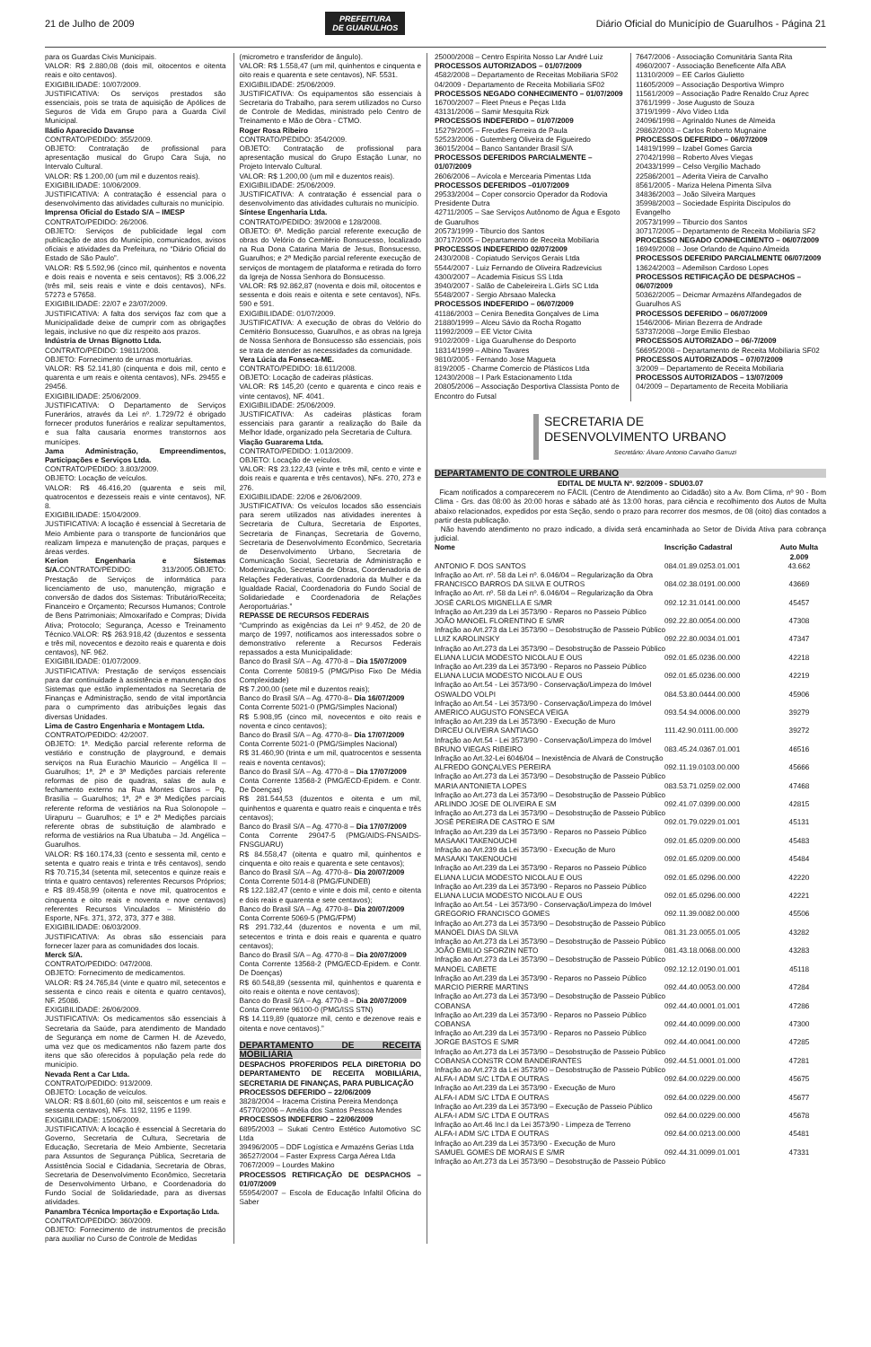21 de Julho de 2009 PREFEITURA
DE GUARULHOS Diário Oficial do Município de Guarulhos - Página 21
para os Guardas Civis Municipais.
VALOR: R$ 2.880,08 (dois mil, oitocentos e oitenta reais e oito centavos).
EXIGIBILIDADE: 10/07/2009.
JUSTIFICATIVA: Os serviços prestados são essenciais, pois se trata de aquisição de Apólices de Seguros de Vida em Grupo para a Guarda Civil Municipal.
Iládio Aparecido Davanse
CONTRATO/PEDIDO: 355/2009.
OBJETO: Contratação de profissional para apresentação musical do Grupo Cara Suja, no Intervalo Cultural.
VALOR: R$ 1.200,00 (um mil e duzentos reais).
EXIGIBILIDADE: 10/06/2009.
JUSTIFICATIVA: A contratação é essencial para o desenvolvimento das atividades culturais no município.
Imprensa Oficial do Estado S/A – IMESP
CONTRATO/PEDIDO: 26/2006.
OBJETO: Serviços de publicidade legal com publicação de atos do Município, comunicados, avisos oficiais e atividades da Prefeitura, no “Diário Oficial do Estado de São Paulo”.
VALOR: R$ 5.592,96 (cinco mil, quinhentos e noventa e dois reais e noventa e seis centavos); R$ 3.006,22 (três mil, seis reais e vinte e dois centavos), NFs. 57273 e 57658.
EXIGIBILIDADE: 22/07 e 23/07/2009.
JUSTIFICATIVA: A falta dos serviços faz com que a Municipalidade deixe de cumprir com as obrigações legais, inclusive no que diz respeito aos prazos.
Indústria de Urnas Bignotto Ltda.
CONTRATO/PEDIDO: 19811/2008.
OBJETO: Fornecimento de urnas mortuárias.
VALOR: R$ 52.141,80 (cinquenta e dois mil, cento e quarenta e um reais e oitenta centavos), NFs. 29455 e 29456.
EXIGIBILIDADE: 25/06/2009.
JUSTIFICATIVA: O Departamento de Serviços Funerários, através da Lei nº. 1.729/72 é obrigado fornecer produtos funerários e realizar sepultamentos, e sua falta causaria enormes transtornos aos munícipes.
Jama Administração, Empreendimentos, Participações e Serviços Ltda.
CONTRATO/PEDIDO: 3.803/2009.
OBJETO: Locação de veículos.
VALOR: R$ 46.416,20 (quarenta e seis mil, quatrocentos e dezesseis reais e vinte centavos), NF. 8.
EXIGIBILIDADE: 15/04/2009.
JUSTIFICATIVA: A locação é essencial à Secretaria de Meio Ambiente para o transporte de funcionários que realizam limpeza e manutenção de praças, parques e áreas verdes.
Kerion Engenharia e Sistemas S/A. CONTRATO/PEDIDO: 313/2005.OBJETO: Prestação de Serviços de informática para licenciamento de uso, manutenção, migração e conversão de dados dos Sistemas: Tributário/Receita; Financeiro e Orçamento; Recursos Humanos; Controle de Bens Patrimoniais; Almoxarifado e Compras; Dívida Ativa; Protocolo; Segurança, Acesso e Treinamento Técnico.VALOR: R$ 263.918,42 (duzentos e sessenta e três mil, novecentos e dezoito reais e quarenta e dois centavos), NF. 962.
EXIGIBILIDADE: 01/07/2009.
JUSTIFICATIVA: Prestação de serviços essenciais para dar continuidade à assistência e manutenção dos Sistemas que estão implementados na Secretaria de Finanças e Administração, sendo de vital importância para o cumprimento das atribuições legais das diversas Unidades.
Lima de Castro Engenharia e Montagem Ltda.
CONTRATO/PEDIDO: 42/2007.
OBJETO: 1ª. Medição parcial referente reforma de vestiário e construção de playground, e demais serviços na Rua Eurachio Mauricio – Angélica II – Guarulhos; 1ª, 2ª e 3ª Medições parciais referente reformas de piso de quadras, salas de aula e fechamento externo na Rua Montes Claros – Pq. Brasília – Guarulhos; 1ª, 2ª e 3ª Medições parciais referente reforma de vestiários na Rua Solonopole – Uirapuru – Guarulhos; e 1ª e 2ª Medições parciais referente obras de substituição de alambrado e reforma de vestiários na Rua Ubatuba – Jd. Angélica – Guarulhos.
VALOR: R$ 160.174,33 (cento e sessenta mil, cento e setenta e quatro reais e trinta e três centavos), sendo R$ 70.715,34 (setenta mil, setecentos e quinze reais e trinta e quatro centavos) referentes Recursos Próprios; e R$ 89.458,99 (oitenta e nove mil, quatrocentos e cinquenta e oito reais e noventa e nove centavos) referentes Recursos Vinculados – Ministério do Esporte, NFs. 371, 372, 373, 377 e 388.
EXIGIBILIDADE: 06/03/2009.
JUSTIFICATIVA: As obras são essenciais para fornecer lazer para as comunidades dos locais.
Merck S/A.
CONTRATO/PEDIDO: 047/2008.
OBJETO: Fornecimento de medicamentos.
VALOR: R$ 24.765,84 (vinte e quatro mil, setecentos e sessenta e cinco reais e oitenta e quatro centavos), NF. 25086.
EXIGIBILIDADE: 26/06/2009.
JUSTIFICATIVA: Os medicamentos são essenciais à Secretaria da Saúde, para atendimento de Mandado de Segurança em nome de Carmen H. de Azevedo, uma vez que os medicamentos não fazem parte dos itens que são oferecidos à população pela rede do município.
Nevada Rent a Car Ltda.
CONTRATO/PEDIDO: 913/2009.
OBJETO: Locação de veículos.
VALOR: R$ 8.601,60 (oito mil, seiscentos e um reais e sessenta centavos), NFs. 1192, 1195 e 1199.
EXIGIBILIDADE: 15/06/2009.
JUSTIFICATIVA: A locação é essencial à Secretaria do Governo, Secretaria de Cultura, Secretaria de Educação, Secretaria de Meio Ambiente, Secretaria para Assuntos de Segurança Pública, Secretaria de Assistência Social e Cidadania, Secretaria de Obras, Secretaria de Desenvolvimento Econômico, Secretaria de Desenvolvimento Urbano, e Coordenadoria do Fundo Social de Solidariedade, para as diversas atividades.
Panambra Técnica Importação e Exportação Ltda.
CONTRATO/PEDIDO: 360/2009.
OBJETO: Fornecimento de instrumentos de precisão para auxiliar no Curso de Controle de Medidas
(micrometro e transferidor de ângulo).
VALOR: R$ 1.558,47 (um mil, quinhentos e cinquenta e oito reais e quarenta e sete centavos), NF. 5531.
EXIGIBILIDADE: 25/06/2009.
JUSTIFICATIVA: Os equipamentos são essenciais à Secretaria do Trabalho, para serem utilizados no Curso de Controle de Medidas, ministrado pelo Centro de Treinamento e Mão de Obra - CTMO.
Roger Rosa Ribeiro
CONTRATO/PEDIDO: 354/2009.
OBJETO: Contratação de profissional para apresentação musical do Grupo Estação Lunar, no Projeto Intervalo Cultural.
VALOR: R$ 1.200,00 (um mil e duzentos reais).
EXIGIBILIDADE: 25/06/2009.
JUSTIFICATIVA: A contratação é essencial para o desenvolvimento das atividades culturais no município.
Síntese Engenharia Ltda.
CONTRATO/PEDIDO: 39/2008 e 128/2008.
OBJETO: 6ª. Medição parcial referente execução de obras do Velório do Cemitério Bonsucesso, localizado na Rua Dona Catarina Maria de Jesus, Bonsucesso, Guarulhos; e 2ª Medição parcial referente execução de serviços de montagem de plataforma e retirada do forro da Igreja de Nossa Senhora do Bonsucesso.
VALOR: R$ 92.862,87 (noventa e dois mil, oitocentos e sessenta e dois reais e oitenta e sete centavos), NFs. 590 e 591.
EXIGIBILIDADE: 01/07/2009.
JUSTIFICATIVA: A execução de obras do Velório do Cemitério Bonsucesso, Guarulhos, e as obras na Igreja de Nossa Senhora de Bonsucesso são essenciais, pois se trata de atender as necessidades da comunidade.
Vera Lúcia da Fonseca-ME.
CONTRATO/PEDIDO: 18.611/2008.
OBJETO: Locação de cadeiras plásticas.
VALOR: R$ 145,20 (cento e quarenta e cinco reais e vinte centavos), NF. 4041.
EXIGIBILIDADE: 25/06/2009.
JUSTIFICATIVA: As cadeiras plásticas foram essenciais para garantir a realização do Baile da Melhor Idade, organizado pela Secretaria de Cultura.
Viação Guararema Ltda.
CONTRATO/PEDIDO: 1.013/2009.
OBJETO: Locação de veículos.
VALOR: R$ 23.122,43 (vinte e três mil, cento e vinte e dois reais e quarenta e três centavos), NFs. 270, 273 e 276.
EXIGIBILIDADE: 22/06 e 26/06/2009.
JUSTIFICATIVA: Os veículos locados são essenciais para serem utilizados nas atividades inerentes à Secretaria de Cultura, Secretaria de Esportes, Secretaria de Finanças, Secretaria de Governo, Secretaria de Desenvolvimento Econômico, Secretaria de Desenvolvimento Urbano, Secretaria de Comunicação Social, Secretaria de Administração e Modernização, Secretaria de Obras, Coordenadoria de Relações Federativas, Coordenadoria da Mulher e da Igualdade Racial, Coordenadoria do Fundo Social de Solidariedade e Coordenadoria de Relações Aeroportuárias.”
REPASSE DE RECURSOS FEDERAIS
“Cumprindo as exigências da Lei nº 9.452, de 20 de março de 1997, notificamos aos interessados sobre o demonstrativo referente a Recursos Federais repassados a esta Municipalidade:
Banco do Brasil S/A – Ag. 4770-8 – Dia 15/07/2009
Conta Corrente 50819-5 (PMG/Piso Fixo De Média Complexidade)
R$ 7.200,00 (sete mil e duzentos reais);
Banco do Brasil S/A – Ag. 4770-8– Dia 16/07/2009
Conta Corrente 5021-0 (PMG/Simples Nacional)
R$ 5.908,95 (cinco mil, novecentos e oito reais e noventa e cinco centavos);
Banco do Brasil S/A – Ag. 4770-8– Dia 17/07/2009
Conta Corrente 5021-0 (PMG/Simples Nacional)
R$ 31.460,90 (trinta e um mil, quatrocentos e sessenta reais e noventa centavos);
Banco do Brasil S/A – Ag. 4770-8 – Dia 17/07/2009
Conta Corrente 13568-2 (PMG/ECD-Epidem. e Contr. De Doenças)
R$ 281.544,53 (duzentos e oitenta e um mil, quinhentos e quarenta e quatro reais e cinquenta e três centavos);
Banco do Brasil S/A – Ag. 4770-8 – Dia 17/07/2009
Conta Corrente 29047-5 (PMG/AIDS-FNSAIDS-FNSGUARU)
R$ 84.558,47 (oitenta e quatro mil, quinhentos e cinquenta e oito reais e quarenta e sete centavos);
Banco do Brasil S/A – Ag. 4770-8– Dia 20/07/2009
Conta Corrente 5014-8 (PMG/FUNDEB)
R$ 122.182,47 (cento e vinte e dois mil, cento e oitenta e dois reais e quarenta e sete centavos);
Banco do Brasil S/A – Ag. 4770-8– Dia 20/07/2009
Conta Corrente 5069-5 (PMG/FPM)
R$ 291.732,44 (duzentos e noventa e um mil, setecentos e trinta e dois reais e quarenta e quatro centavos);
Banco do Brasil S/A – Ag. 4770-8 – Dia 20/07/2009
Conta Corrente 13568-2 (PMG/ECD-Epidem. e Contr. De Doenças)
R$ 60.548,89 (sessenta mil, quinhentos e quarenta e oito reais e oitenta e nove centavos);
Banco do Brasil S/A – Ag. 4770-8 – Dia 20/07/2009
Conta Corrente 96100-0 (PMG/ISS STN)
R$ 14.119,89 (quatorze mil, cento e dezenove reais e oitenta e nove centavos).”
DEPARTAMENTO DE RECEITA MOBILIÁRIA
DESPACHOS PROFERIDOS PELA DIRETORIA DO DEPARTAMENTO DE RECEITA MOBILIÁRIA, SECRETARIA DE FINANÇAS, PARA PUBLICAÇÃO
PROCESSOS DEFERIDO – 22/06/2009
3828/2004 – Iracema Cristina Pereira Mendonça
45770/2006 – Amélia dos Santos Pessoa Mendes
PROCESSOS INDEFERIO – 22/06/2009
6895/2003 – Sukati Centro Estético Automotivo SC Ltda
39496/2005 – DDF Logística e Armazéns Gerias Ltda
36527/2004 – Faster Express Carga Aérea Ltda
7067/2009 – Lourdes Makino
PROCESSOS RETIFICAÇÃO DE DESPACHOS – 01/07/2009
55954/2007 – Escola de Educação Infaltil Oficina do Saber
25000/2008 – Centro Espírita Nosso Lar André Luiz
PROCESSOS AUTORIZADOS – 01/07/2009
4582/2008 – Departamento de Receitas Mobiliaria SF02
04/2009 - Departamento de Receita Mobiliaria SF02
PROCESSOS NEGADO CONHECIMENTO – 01/07/2009
16700/2007 – Fleet Pneus e Peças Ltda
43131/2006 – Samir Mesquita Rizk
PROCESSOS INDEFERIDO – 01/07/2009
15279/2005 – Freudes Ferreira de Paula
52523/2006 - Gutemberg Oliveira de Figueiredo
36015/2004 – Banco Santander Brasil S/A
PROCESSOS DEFERIDOS PARCIALMENTE – 01/07/2009
2606/2006 – Avícola e Mercearia Pimentas Ltda
PROCESSOS DEFERIDOS –01/07/2009
29533/2004 – Coper consorcio Operador da Rodovia Presidente Dutra
42711/2005 – Sae Serviços Autônomo de Água e Esgoto de Guarulhos
20573/1999 - Tiburcio dos Santos
30717/2005 – Departamento de Receita Mobiliaria
PROCESSOS INDEFERIDO 02/07/2009
2430/2008 - Copiatudo Serviços Gerais Ltda
5544/2007 - Luiz Fernando de Oliveira Radzevicius
4300/2007 – Academia Fisicus SS Ltda
3940/2007 - Salão de Cabeleireira L.Girls SC Ltda
5548/2007 - Sergio Abrsaao Malecka
PROCESSOS INDEFERIDO – 06/07/2009
41186/2003 – Cenira Benedita Gonçalves de Lima
21880/1999 – Alceu Sávio da Rocha Rogatto
11992/2009 – EE Victor Civita
9102/2009 - Liga Guarulhense do Desporto
18314/1999 – Albino Tavares
9810/2005 - Fernando Jose Magueta
819/2005 - Charme Comercio de Plásticos Ltda
12430/2008 – I Park Estacionamento Ltda
20805/2006 – Associação Desportiva Classista Ponto de Encontro do Futsal
7647/2006 - Associação Comunitária Santa Rita
4960/2007 - Associação Beneficente Alfa ABA
11310/2009 – EE Carlos Giulietto
11605/2009 – Associação Desportiva Wimpro
11561/2009 – Associação Padre Renaldo Cruz Aprec
3761/1999 - Jose Augusto de Souza
3719/1999 - Alvo Vídeo Ltda
24096/1998 – Agrinaldo Nunes de Almeida
29862/2003 – Carlos Roberto Mugnaine
PROCESSOS DEFERIDO – 06/07/2009
14819/1999 – Izabel Gomes Garcia
27042/1998 – Roberto Alves Viegas
20433/1999 – Celso Vergílio Machado
22586/2001 – Aderita Vieira de Carvalho
8561/2005 - Mariza Helena Pimenta Silva
34836/2003 – João Silveira Marques
35998/2003 – Sociedade Espírita Discípulos do Evangelho
20573/1999 – Tiburcio dos Santos
30717/2005 – Departamento de Receita Mobiliaria SF2
PROCESSO NEGADO CONHECIMENTO – 06/07/2009
16949/2008 – Jose Orlando de Aquino Almeida
PROCESSOS DEFERIDO PARCIALMENTE 06/07/2009
13624/2003 – Ademilson Cardoso Lopes
PROCESSOS RETIFICAÇÃO DE DESPACHOS – 06/07/2009
50362/2005 – Deicmar Armazéns Alfandegados de Guarulhos AS
PROCESSOS DEFERIDO – 06/07/2009
1546/2006- Mirian Bezerra de Andrade
53737/2008 –Jorge Emilio Elesbao
PROCESSOS AUTORIZADO – 06/-7/2009
56695/2008 – Departamento de Receita Mobiliaria SF02
PROCESSOS AUTORIZADOS – 07/07/2009
3/2009 – Departamento de Receita Mobiliaria
PROCESSOS AUTORIZADOS – 13/07/2009
04/2009 – Departamento de Receita Mobiliaria
SECRETARIA DE
DESENVOLVIMENTO URBANO
Secretário: Álvaro Antonio Carvalho Garruzi
DEPARTAMENTO DE CONTROLE URBANO
EDITAL DE MULTA Nº. 92/2009 - SDU03.07
Ficam notificados a comparecerem no FÁCIL (Centro de Atendimento ao Cidadão) sito a Av. Bom Clima, nº 90 - Bom Clima - Grs. das 08:00 às 20:00 horas e sábado até às 13:00 horas, para ciência e recolhimento dos Autos de Multa abaixo relacionados, expedidos por esta Seção, sendo o prazo para recorrer dos mesmos, de 08 (oito) dias contados a partir desta publicação.
Não havendo atendimento no prazo indicado, a dívida será encaminhada ao Setor de Dívida Ativa para cobrança judicial.
| Nome | Inscrição Cadastral | Auto Multa 2.009 |
| --- | --- | --- |
| ANTONIO F. DOS SANTOS | 084.01.89.0253.01.001 | 43.662 |
| Infração ao Art. nº. 58 da Lei nº. 6.046/04 – Regularização da Obra | | |
| FRANCISCO BARROS DA SILVA E OUTROS | 084.02.38.0191.00.000 | 43669 |
| Infração ao Art. nº. 58 da Lei nº. 6.046/04 – Regularização da Obra | | |
| JOSÉ CARLOS MIGNELLA E S/MR | 092.12.31.0141.00.000 | 45457 |
| Infração ao Art.239 da Lei 3573/90 - Reparos no Passeio Público | | |
| JOÃO MANOEL FLORENTINO E S/MR | 092.22.80.0054.00.000 | 47308 |
| Infração ao Art.273 da Lei 3573/90 – Desobstrução de Passeio Público | | |
| LUIZ KAROLINSKY | 092.22.80.0034.01.001 | 47347 |
| Infração ao Art.273 da Lei 3573/90 – Desobstrução de Passeio Público | | |
| ELIANA LUCIA MODESTO NICOLAU E OUS | 092.01.65.0236.00.000 | 42218 |
| Infração ao Art.239 da Lei 3573/90 - Reparos no Passeio Público | | |
| ELIANA LUCIA MODESTO NICOLAU E OUS | 092.01.65.0236.00.000 | 42219 |
| Infração ao Art.54 - Lei 3573/90 - Conservação/Limpeza do Imóvel | | |
| OSWALDO VOLPI | 084.53.80.0444.00.000 | 45906 |
| Infração ao Art.54 - Lei 3573/90 - Conservação/Limpeza do Imóvel | | |
| AMERICO AUGUSTO FONSECA VEIGA | 093.54.94.0006.00.000 | 39279 |
| Infração ao Art.239 da Lei 3573/90 - Execução de Muro | | |
| DIRCEU OLIVEIRA SANTIAGO | 111.42.90.0111.00.000 | 39272 |
| Infração ao Art.54 - Lei 3573/90 - Conservação/Limpeza do Imóvel | | |
| BRUNO VIEGAS RIBEIRO | 083.45.24.0367.01.001 | 46516 |
| Infração ao Art.32-Lei 6046/04 – Inexistência de Alvará de Construção | | |
| ALFREDO GONÇALVES PEREIRA | 092.11.19.0103.00.000 | 45666 |
| Infração ao Art.273 da Lei 3573/90 – Desobstrução de Passeio Público | | |
| MARIA ANTONIETA LOPES | 083.53.71.0259.02.000 | 47468 |
| Infração ao Art.273 da Lei 3573/90 – Desobstrução de Passeio Público | | |
| ARLINDO JOSE DE OLIVEIRA E SM | 092.41.07.0399.00.000 | 42815 |
| Infração ao Art.273 da Lei 3573/90 – Desobstrução de Passeio Público | | |
| JOSÉ PEREIRA DE CASTRO E S/M | 092.01.79.0229.01.001 | 45131 |
| Infração ao Art.239 da Lei 3573/90 - Reparos no Passeio Público | | |
| MASAAKI TAKENOUCHI | 092.01.65.0209.00.000 | 45483 |
| Infração ao Art.239 da Lei 3573/90 - Execução de Muro | | |
| MASAAKI TAKENOUCHI | 092.01.65.0209.00.000 | 45484 |
| Infração ao Art.239 da Lei 3573/90 - Reparos no Passeio Público | | |
| ELIANA LUCIA MODESTO NICOLAU E OUS | 092.01.65.0296.00.000 | 42220 |
| Infração ao Art.239 da Lei 3573/90 - Reparos no Passeio Público | | |
| ELIANA LUCIA MODESTO NICOLAU E OUS | 092.01.65.0296.00.000 | 42221 |
| Infração ao Art.54 - Lei 3573/90 - Conservação/Limpeza do Imóvel | | |
| GREGORIO FRANCISCO GOMES | 092.11.39.0082.00.000 | 45506 |
| Infração ao Art.273 da Lei 3573/90 – Desobstrução de Passeio Público | | |
| MANOEL DIAS DA SILVA | 081.31.23.0055.01.005 | 43282 |
| Infração ao Art.273 da Lei 3573/90 – Desobstrução de Passeio Público | | |
| JOÃO EMILIO SFORZIN NETO | 081.43.18.0068.00.000 | 43283 |
| Infração ao Art.273 da Lei 3573/90 – Desobstrução de Passeio Público | | |
| MANOEL CABETE | 092.12.12.0190.01.001 | 45118 |
| Infração ao Art.239 da Lei 3573/90 - Reparos no Passeio Público | | |
| MARCIO PIERRE MARTINS | 092.44.40.0053.00.000 | 47284 |
| Infração ao Art.273 da Lei 3573/90 – Desobstrução de Passeio Público | | |
| COBANSA | 092.44.40.0001.01.001 | 47286 |
| Infração ao Art.239 da Lei 3573/90 - Reparos no Passeio Público | | |
| COBANSA | 092.44.40.0099.00.000 | 47300 |
| Infração ao Art.239 da Lei 3573/90 - Reparos no Passeio Público | | |
| JORGE BASTOS E S/MR | 092.44.40.0041.00.000 | 47285 |
| Infração ao Art.273 da Lei 3573/90 – Desobstrução de Passeio Público | | |
| COBANSA CONSTR COM BANDEIRANTES | 092.44.51.0001.01.000 | 47281 |
| Infração ao Art.273 da Lei 3573/90 – Desobstrução de Passeio Público | | |
| ALFA-I ADM S/C LTDA E OUTRAS | 092.64.00.0229.00.000 | 45675 |
| Infração ao Art.239 da Lei 3573/90 - Execução de Muro | | |
| ALFA-I ADM S/C LTDA E OUTRAS | 092.64.00.0229.00.000 | 45677 |
| Infração ao Art.239 da Lei 3573/90 – Execução de Passeio Público | | |
| ALFA-I ADM S/C LTDA E OUTRAS | 092.64.00.0229.00.000 | 45678 |
| Infração ao Art.46 Inc.I da Lei 3573/90 - Limpeza de Terreno | | |
| ALFA-I ADM S/C LTDA E OUTRAS | 092.64.00.0213.00.000 | 45481 |
| Infração ao Art.239 da Lei 3573/90 - Execução de Muro | | |
| SAMUEL GOMES DE MORAIS E S/MR | 092.44.31.0099.01.001 | 47331 |
| Infração ao Art.273 da Lei 3573/90 – Desobstrução de Passeio Público | | |